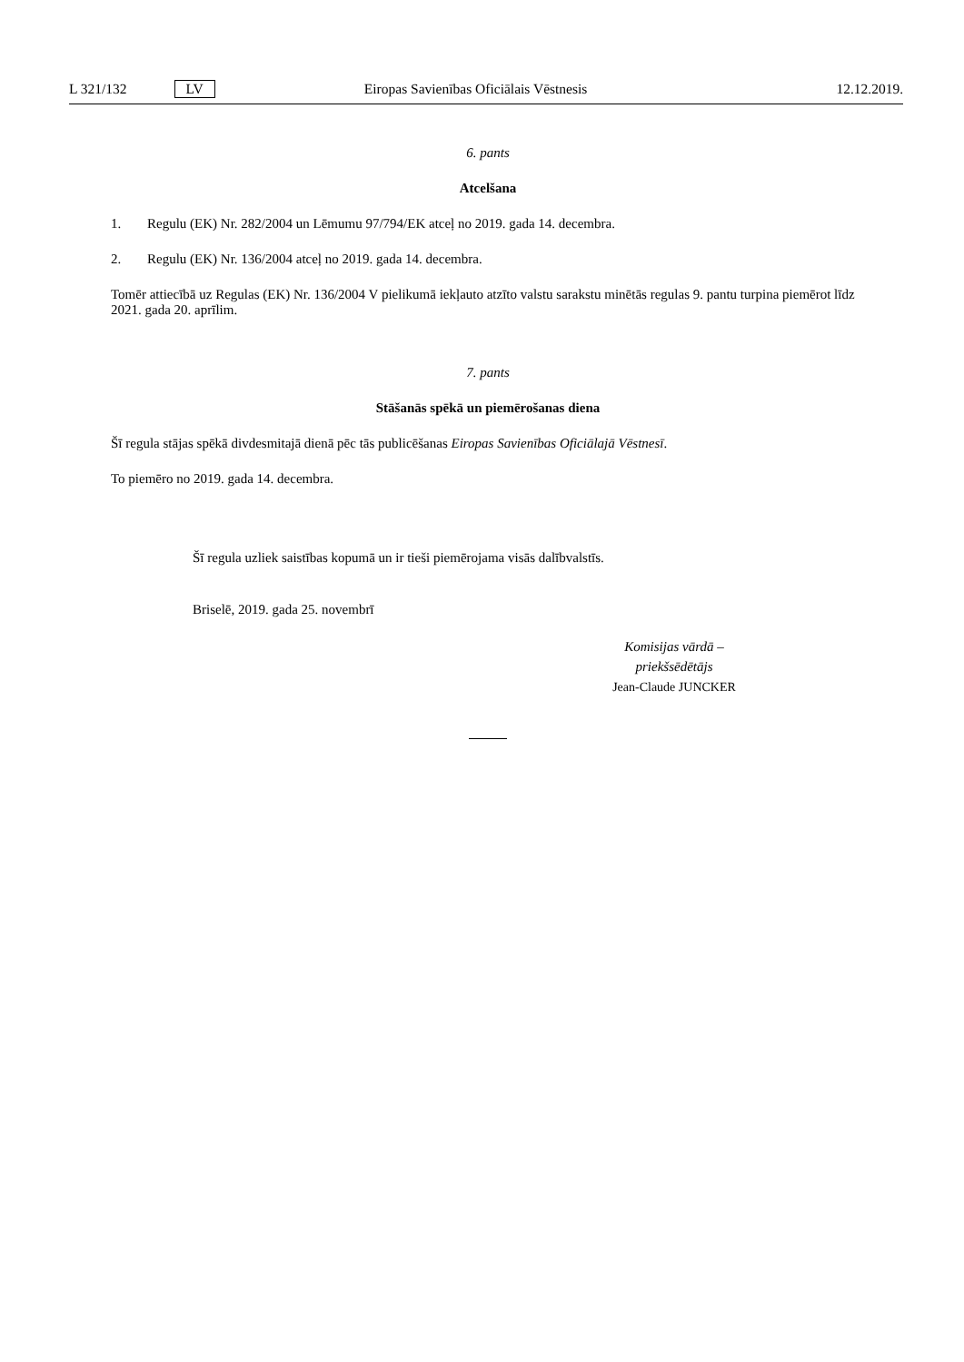L 321/132 LV Eiropas Savienības Oficiālais Vēstnesis 12.12.2019.
6. pants
Atcelšana
1. Regulu (EK) Nr. 282/2004 un Lēmumu 97/794/EK atceļ no 2019. gada 14. decembra.
2. Regulu (EK) Nr. 136/2004 atceļ no 2019. gada 14. decembra.
Tomēr attiecībā uz Regulas (EK) Nr. 136/2004 V pielikumā iekļauto atzīto valstu sarakstu minētās regulas 9. pantu turpina piemērot līdz 2021. gada 20. aprīlim.
7. pants
Stāšanās spēkā un piemērošanas diena
Šī regula stājas spēkā divdesmitajā dienā pēc tās publicēšanas Eiropas Savienības Oficiālajā Vēstnesī.
To piemēro no 2019. gada 14. decembra.
Šī regula uzliek saistības kopumā un ir tieši piemērojama visās dalībvalstīs.
Briselē, 2019. gada 25. novembrī
Komisijas vārdā –
priekšsēdētājs
Jean-Claude JUNCKER